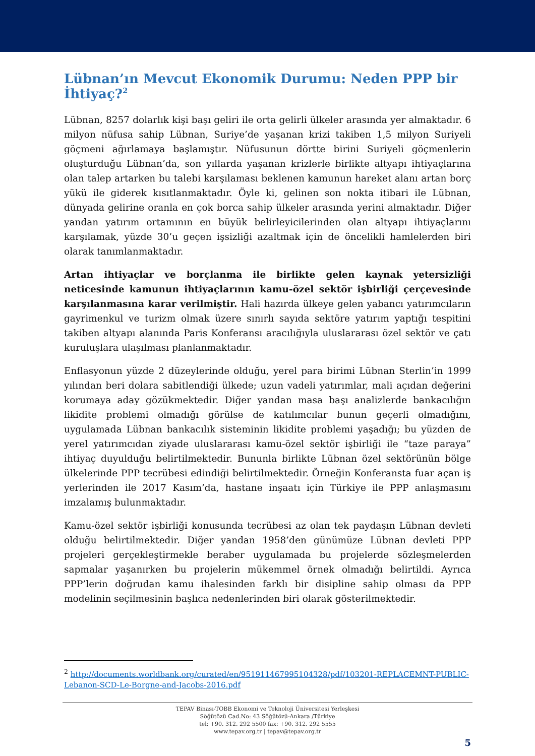Lübnan’ın Mevcut Ekonomik Durumu: Neden PPP bir İhtiyaç?<sup>2</sup>
Lübnan, 8257 dolarlık kişi başı geliri ile orta gelirli ülkeler arasında yer almaktadır. 6 milyon nüfusa sahip Lübnan, Suriye’de yaşanan krizi takiben 1,5 milyon Suriyeli göçmeni ağırlamaya başlamıştır. Nüfusunun dörtte birini Suriyeli göçmenlerin oluşturduğu Lübnan’da, son yıllarda yaşanan krizlerle birlikte altyapı ihtiyaçlarına olan talep artarken bu talebi karşılaması beklenen kamunun hareket alanı artan borç yükü ile giderek kısıtlanmaktadır. Öyle ki, gelinen son nokta itibari ile Lübnan, dünyada gelirine oranla en çok borca sahip ülkeler arasında yerini almaktadır. Diğer yandan yatırım ortamının en büyük belirleyicilerinden olan altyapı ihtiyaçlarını karşılamak, yüzde 30’u geçen işsizliği azaltmak için de öncelikli hamlelerden biri olarak tanımlanmaktadır.
Artan ihtiyaçlar ve borçlanma ile birlikte gelen kaynak yetersizliği neticesinde kamunun ihtiyaçlarının kamu-özel sektör işbirliği çerçevesinde karşılanmasına karar verilmiştir. Hali hazırda ülkeye gelen yabancı yatırımcıların gayrimenkul ve turizm olmak üzere sınırlı sayıda sektöre yatırım yaptığı tespitini takiben altyapı alanında Paris Konferansı aracılığıyla uluslararası özel sektör ve çatı kuruluşlara ulaşılması planlanmaktadır.
Enflasyonun yüzde 2 düzeylerinde olduğu, yerel para birimi Lübnan Sterlin’in 1999 yılından beri dolara sabitlendiği ülkede; uzun vadeli yatırımlar, mali açıdan değerini korumaya aday gözükmektedir. Diğer yandan masa başı analizlerde bankacılığın likidite problemi olmadığı görülse de katılımcılar bunun geçerli olmadığını, uygulamada Lübnan bankacılık sisteminin likidite problemi yaşadığı; bu yüzden de yerel yatırımcıdan ziyade uluslararası kamu-özel sektör işbirliği ile “taze paraya” ihtiyaç duyulduğu belirtilmektedir. Bununla birlikte Lübnan özel sektörünün bölge ülkelerinde PPP tecrübesi edindiği belirtilmektedir. Örneğin Konferansta fuar açan iş yerlerinden ile 2017 Kasım’da, hastane inşaatı için Türkiye ile PPP anlaşmasını imzalamış bulunmaktadır.
Kamu-özel sektör işbirliği konusunda tecrübesi az olan tek paydaşın Lübnan devleti olduğu belirtilmektedir. Diğer yandan 1958’den günümüze Lübnan devleti PPP projeleri gerçekleştirmekle beraber uygulamada bu projelerde sözleşmelerden sapmalar yaşanırken bu projelerin mükemmel örnek olmadığı belirtildi. Ayrıca PPP’lerin doğrudan kamu ihalesinden farklı bir disipline sahip olması da PPP modelinin seçilmesinin başlıca nedenlerinden biri olarak gösterilmektedir.
<sup>2</sup> http://documents.worldbank.org/curated/en/951911467995104328/pdf/103201-REPLACEMNT-PUBLIC-Lebanon-SCD-Le-Borgne-and-Jacobs-2016.pdf
TEPAV Binası-TOBB Ekonomi ve Teknoloji Üniversitesi Yerleşkesi
Söğütözü Cad.No: 43 Söğütözü-Ankara /Türkiye
tel: +90. 312. 292 5500 fax: +90. 312. 292 5555
www.tepav.org.tr | tepav@tepav.org.tr
5